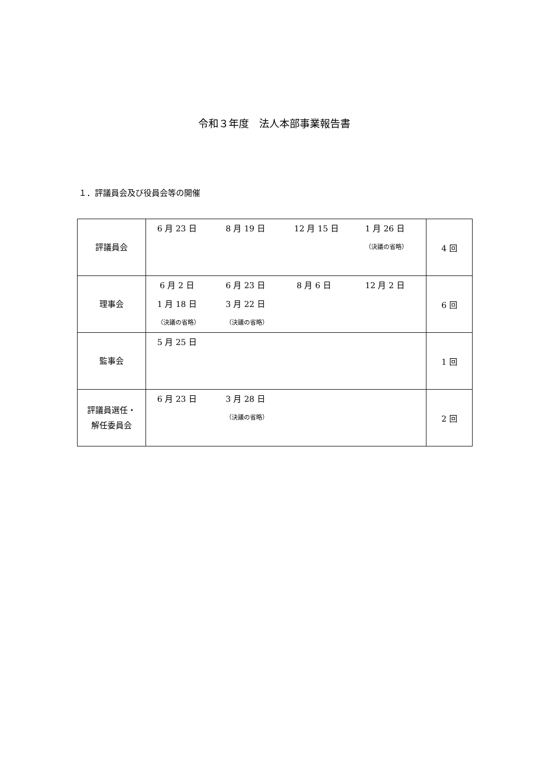令和３年度　法人本部事業報告書
１．評議員会及び役員会等の開催
| 評議員会 | 6 月 23 日 8 月 19 日 12 月 15 日 1 月 26 日 （決議の省略） | 4 回 |
| 理事会 | 6 月 2 日 6 月 23 日 8 月 6 日 12 月 2 日 1 月 18 日 3 月 22 日 （決議の省略） （決議の省略） | 6 回 |
| 監事会 | 5 月 25 日 | 1 回 |
| 評議員選任・ 解任委員会 | 6 月 23 日 3 月 28 日 （決議の省略） | 2 回 |